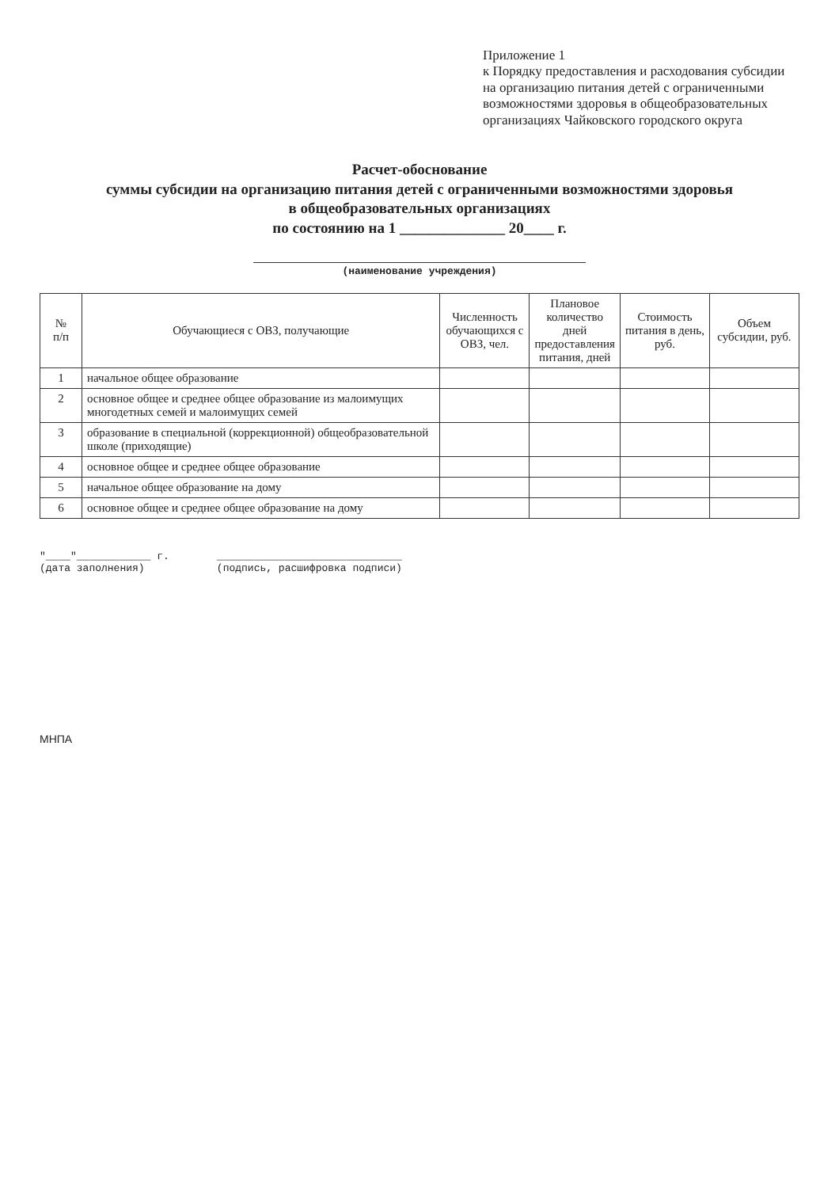Приложение 1
к Порядку предоставления и расходования субсидии на организацию питания детей с ограниченными возможностями здоровья в общеобразовательных организациях Чайковского городского округа
Расчет-обоснование
суммы субсидии на организацию питания детей с ограниченными возможностями здоровья
в общеобразовательных организациях
по состоянию на 1 ______________ 20____ г.
(наименование учреждения)
| № п/п | Обучающиеся с ОВЗ, получающие | Численность обучающихся с ОВЗ, чел. | Плановое количество дней предоставления питания, дней | Стоимость питания в день, руб. | Объем субсидии, руб. |
| --- | --- | --- | --- | --- | --- |
| 1 | начальное общее образование | | | | |
| 2 | основное общее и среднее общее образование из малоимущих многодетных семей и малоимущих семей | | | | |
| 3 | образование в специальной (коррекционной) общеобразовательной школе (приходящие) | | | | |
| 4 | основное общее и среднее общее образование | | | | |
| 5 | начальное общее образование на дому | | | | |
| 6 | основное общее и среднее общее образование на дому | | | | |
"____"____________ г.
(дата заполнения)
______________________________
(подпись, расшифровка подписи)
МНПА